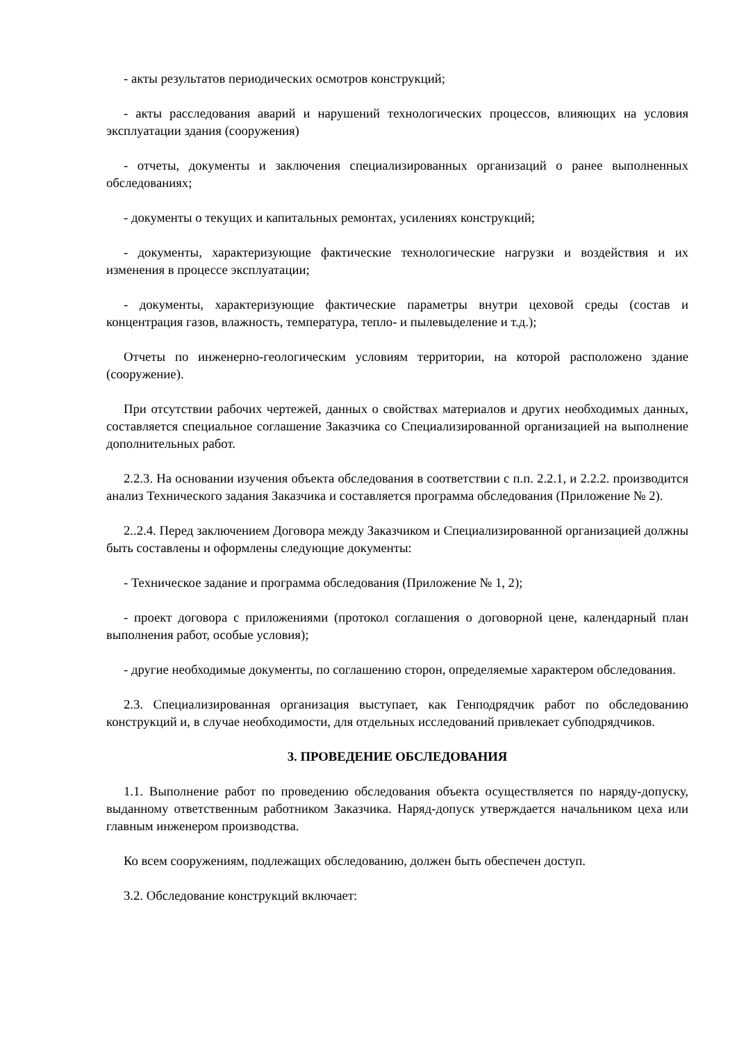- акты результатов периодических осмотров конструкций;
- акты расследования аварий и нарушений технологических процессов, влияющих на условия эксплуатации здания (сооружения)
- отчеты, документы и заключения специализированных организаций о ранее выполненных обследованиях;
- документы о текущих и капитальных ремонтах, усилениях конструкций;
- документы, характеризующие фактические технологические нагрузки и воздействия и их изменения в процессе эксплуатации;
- документы, характеризующие фактические параметры внутри цеховой среды (состав и концентрация газов, влажность, температура, тепло- и пылевыделение и т.д.);
Отчеты по инженерно-геологическим условиям территории, на которой расположено здание (сооружение).
При отсутствии рабочих чертежей, данных о свойствах материалов и других необходимых данных, составляется специальное соглашение Заказчика со Специализированной организацией на выполнение дополнительных работ.
2.2.3. На основании изучения объекта обследования в соответствии с п.п. 2.2.1, и 2.2.2. производится анализ Технического задания Заказчика и составляется программа обследования (Приложение № 2).
2..2.4. Перед заключением Договора между Заказчиком и Специализированной организацией должны быть составлены и оформлены следующие документы:
- Техническое задание и программа обследования (Приложение № 1, 2);
- проект договора с приложениями (протокол соглашения о договорной цене, календарный план выполнения работ, особые условия);
- другие необходимые документы, по соглашению сторон, определяемые характером обследования.
2.3. Специализированная организация выступает, как Генподрядчик работ по обследованию конструкций и, в случае необходимости, для отдельных исследований привлекает субподрядчиков.
3. ПРОВЕДЕНИЕ ОБСЛЕДОВАНИЯ
1.1. Выполнение работ по проведению обследования объекта осуществляется по наряду-допуску, выданному ответственным работником Заказчика. Наряд-допуск утверждается начальником цеха или главным инженером производства.
Ко всем сооружениям, подлежащих обследованию, должен быть обеспечен доступ.
3.2. Обследование конструкций включает: